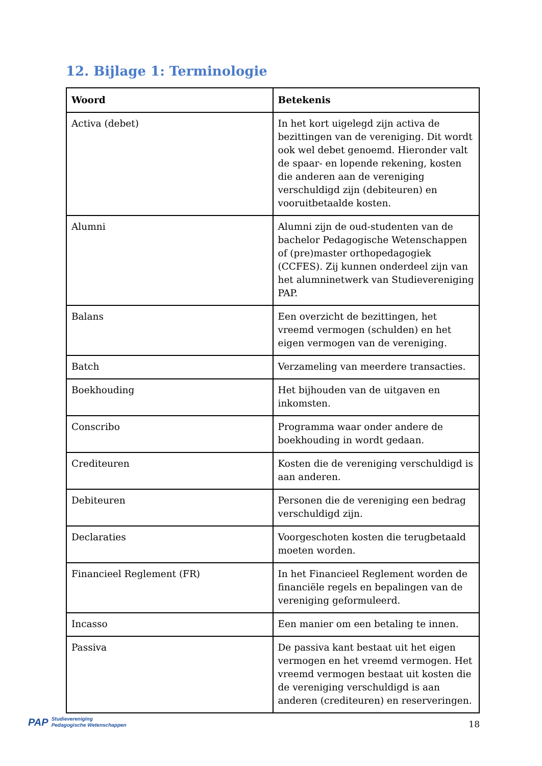12. Bijlage 1: Terminologie
| Woord | Betekenis |
| --- | --- |
| Activa (debet) | In het kort uigelegd zijn activa de bezittingen van de vereniging. Dit wordt ook wel debet genoemd. Hieronder valt de spaar- en lopende rekening, kosten die anderen aan de vereniging verschuldigd zijn (debiteuren) en vooruitbetaalde kosten. |
| Alumni | Alumni zijn de oud-studenten van de bachelor Pedagogische Wetenschappen of (pre)master orthopedagogiek (CCFES). Zij kunnen onderdeel zijn van het alumninetwerk van Studievereniging PAP. |
| Balans | Een overzicht de bezittingen, het vreemd vermogen (schulden) en het eigen vermogen van de vereniging. |
| Batch | Verzameling van meerdere transacties. |
| Boekhouding | Het bijhouden van de uitgaven en inkomsten. |
| Conscribo | Programma waar onder andere de boekhouding in wordt gedaan. |
| Crediteuren | Kosten die de vereniging verschuldigd is aan anderen. |
| Debiteuren | Personen die de vereniging een bedrag verschuldigd zijn. |
| Declaraties | Voorgeschoten kosten die terugbetaald moeten worden. |
| Financieel Reglement (FR) | In het Financieel Reglement worden de financiële regels en bepalingen van de vereniging geformuleerd. |
| Incasso | Een manier om een betaling te innen. |
| Passiva | De passiva kant bestaat uit het eigen vermogen en het vreemd vermogen. Het vreemd vermogen bestaat uit kosten die de vereniging verschuldigd is aan anderen (crediteuren) en reserveringen. |
PAP Studievereniging
Pedagogische Wetenschappen
18